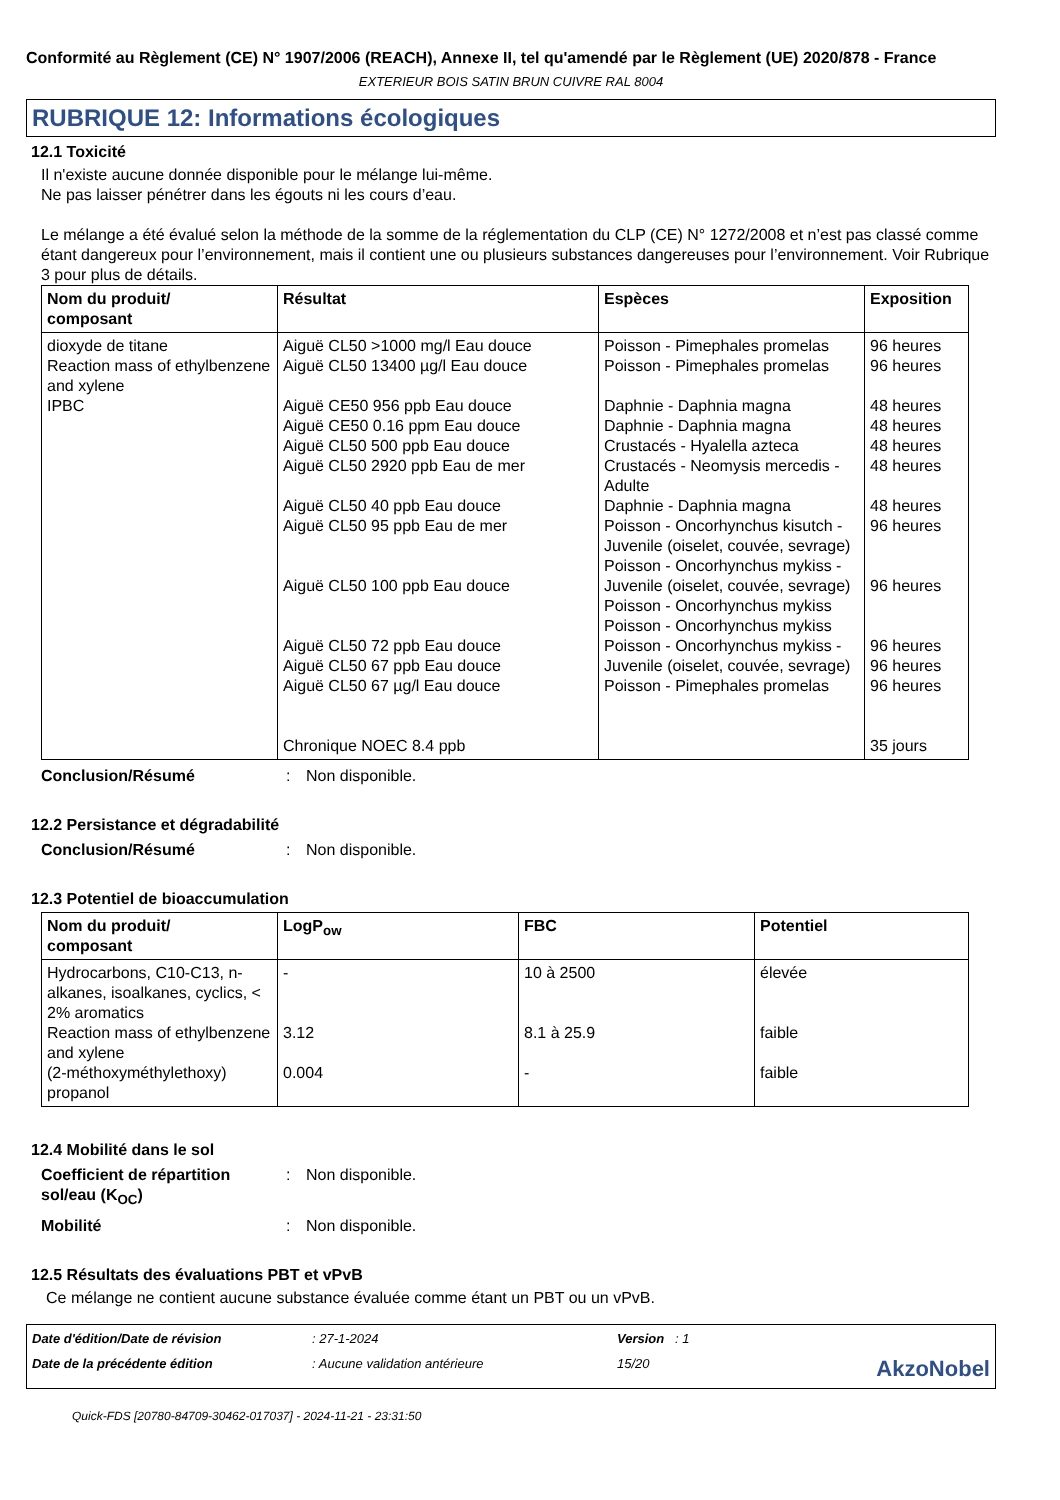Conformité au Règlement (CE) N° 1907/2006 (REACH), Annexe II, tel qu'amendé par le Règlement (UE) 2020/878 - France
EXTERIEUR BOIS SATIN BRUN CUIVRE RAL 8004
RUBRIQUE 12: Informations écologiques
12.1 Toxicité
Il n'existe aucune donnée disponible pour le mélange lui-même.
Ne pas laisser pénétrer dans les égouts ni les cours d’eau.
Le mélange a été évalué selon la méthode de la somme de la réglementation du CLP (CE) N° 1272/2008 et n’est pas classé comme étant dangereux pour l’environnement, mais il contient une ou plusieurs substances dangereuses pour l’environnement. Voir Rubrique 3 pour plus de détails.
| Nom du produit/ composant | Résultat | Espèces | Exposition |
| --- | --- | --- | --- |
| dioxyde de titane Reaction mass of ethylbenzene and xylene IPBC | Aiguë CL50 >1000 mg/l Eau douce Aiguë CL50 13400 µg/l Eau douce Aiguë CE50 956 ppb Eau douce Aiguë CE50 0.16 ppm Eau douce Aiguë CL50 500 ppb Eau douce Aiguë CL50 2920 ppb Eau de mer Aiguë CL50 40 ppb Eau douce Aiguë CL50 95 ppb Eau de mer Aiguë CL50 100 ppb Eau douce Aiguë CL50 72 ppb Eau douce Aiguë CL50 67 ppb Eau douce Aiguë CL50 67 µg/l Eau douce Chronique NOEC 8.4 ppb | Poisson - Pimephales promelas Poisson - Pimephales promelas Daphnie - Daphnia magna Daphnie - Daphnia magna Crustacés - Hyalella azteca Crustacés - Neomysis mercedis - Adulte Daphnie - Daphnia magna Poisson - Oncorhynchus kisutch - Juvenile (oiselet, couvée, sevrage) Poisson - Oncorhynchus mykiss - Juvenile (oiselet, couvée, sevrage) Poisson - Oncorhynchus mykiss Poisson - Oncorhynchus mykiss Poisson - Oncorhynchus mykiss - Juvenile (oiselet, couvée, sevrage) Poisson - Pimephales promelas | 96 heures 96 heures 48 heures 48 heures 48 heures 48 heures 48 heures 96 heures 96 heures 96 heures 96 heures 96 heures 35 jours |
Conclusion/Résumé: Non disponible.
12.2 Persistance et dégradabilité
Conclusion/Résumé: Non disponible.
12.3 Potentiel de bioaccumulation
| Nom du produit/ composant | LogP<sub>ow</sub> | FBC | Potentiel |
| --- | --- | --- | --- |
| Hydrocarbons, C10-C13, n-alkanes, isoalkanes, cyclics, < 2% aromatics Reaction mass of ethylbenzene and xylene (2-méthoxyméthylethoxy) propanol | - 3.12 0.004 | 10 à 2500 8.1 à 25.9 - | élevée faible faible |
12.4 Mobilité dans le sol
Coefficient de répartition sol/eau (K<sub>OC</sub>): Non disponible.
Mobilité: Non disponible.
12.5 Résultats des évaluations PBT et vPvB
Ce mélange ne contient aucune substance évaluée comme étant un PBT ou un vPvB.
Date d'édition/Date de révision: 27-1-2024 Version : 1 Date de la précédente édition: Aucune validation antérieure 15/20 AkzoNobel
Quick-FDS [20780-84709-30462-017037] - 2024-11-21 - 23:31:50